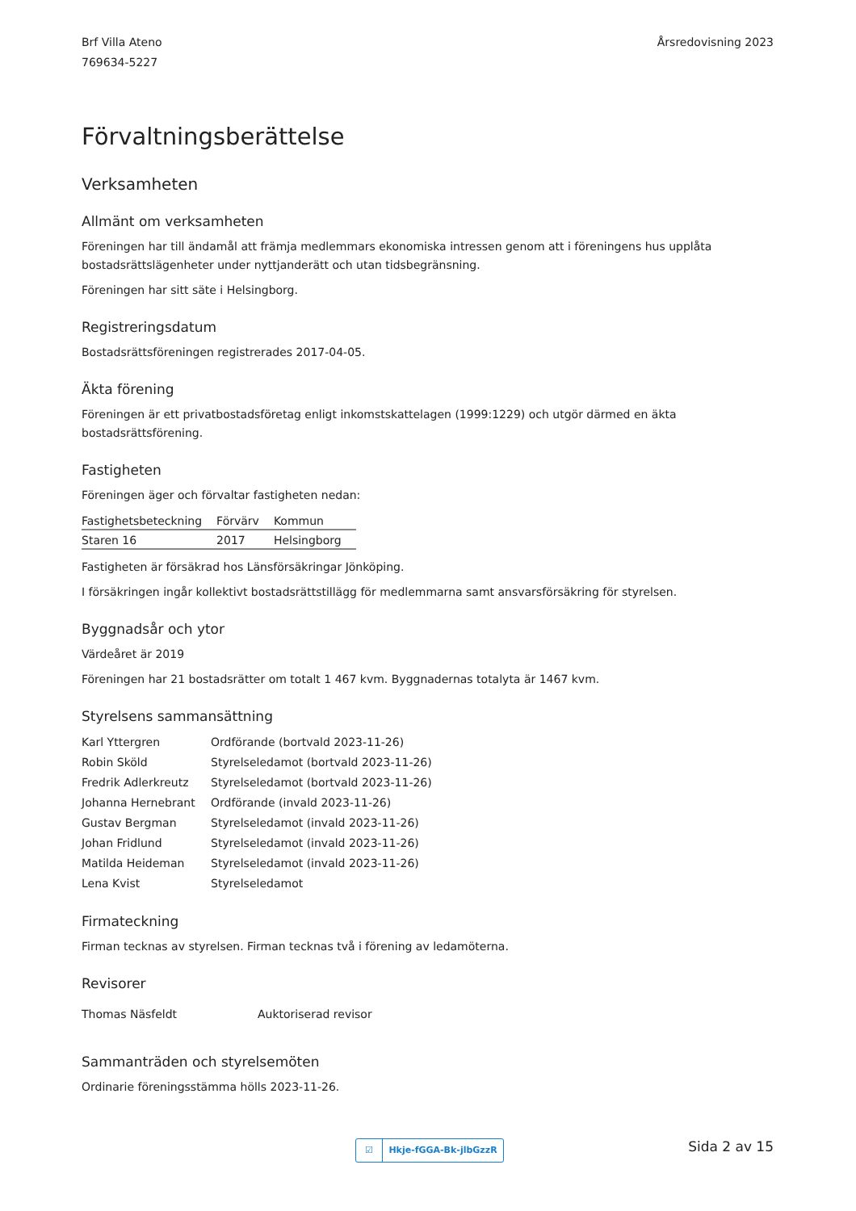Brf Villa Ateno
769634-5227
Årsredovisning 2023
Förvaltningsberättelse
Verksamheten
Allmänt om verksamheten
Föreningen har till ändamål att främja medlemmars ekonomiska intressen genom att i föreningens hus upplåta
bostadsrättslägenheter under nyttjanderätt och utan tidsbegränsning.
Föreningen har sitt säte i Helsingborg.
Registreringsdatum
Bostadsrättsföreningen registrerades 2017-04-05.
Äkta förening
Föreningen är ett privatbostadsföretag enligt inkomstskattelagen (1999:1229) och utgör därmed en äkta bostadsrättsförening.
Fastigheten
Föreningen äger och förvaltar fastigheten nedan:
| Fastighetsbeteckning | Förvärv | Kommun |
| --- | --- | --- |
| Staren 16 | 2017 | Helsingborg |
Fastigheten är försäkrad hos Länsförsäkringar Jönköping.
I försäkringen ingår kollektivt bostadsrättstillägg för medlemmarna samt ansvarsförsäkring för styrelsen.
Byggnadsår och ytor
Värdeåret är 2019
Föreningen har 21 bostadsrätter om totalt 1 467 kvm. Byggnadernas totalyta är 1467 kvm.
Styrelsens sammansättning
| Karl Yttergren | Ordförande (bortvald 2023-11-26) |
| Robin Sköld | Styrelseledamot (bortvald 2023-11-26) |
| Fredrik Adlerkreutz | Styrelseledamot (bortvald 2023-11-26) |
| Johanna Hernebrant | Ordförande (invald 2023-11-26) |
| Gustav Bergman | Styrelseledamot (invald 2023-11-26) |
| Johan Fridlund | Styrelseledamot (invald 2023-11-26) |
| Matilda Heideman | Styrelseledamot (invald 2023-11-26) |
| Lena Kvist | Styrelseledamot |
Firmateckning
Firman tecknas av styrelsen. Firman tecknas två i förening av ledamöterna.
Revisorer
| Thomas Näsfeldt | Auktoriserad revisor |
Sammanträden och styrelsemöten
Ordinarie föreningsstämma hölls 2023-11-26.
☑ Hkje-fGGA-Bk-jlbGzzR Sida 2 av 15